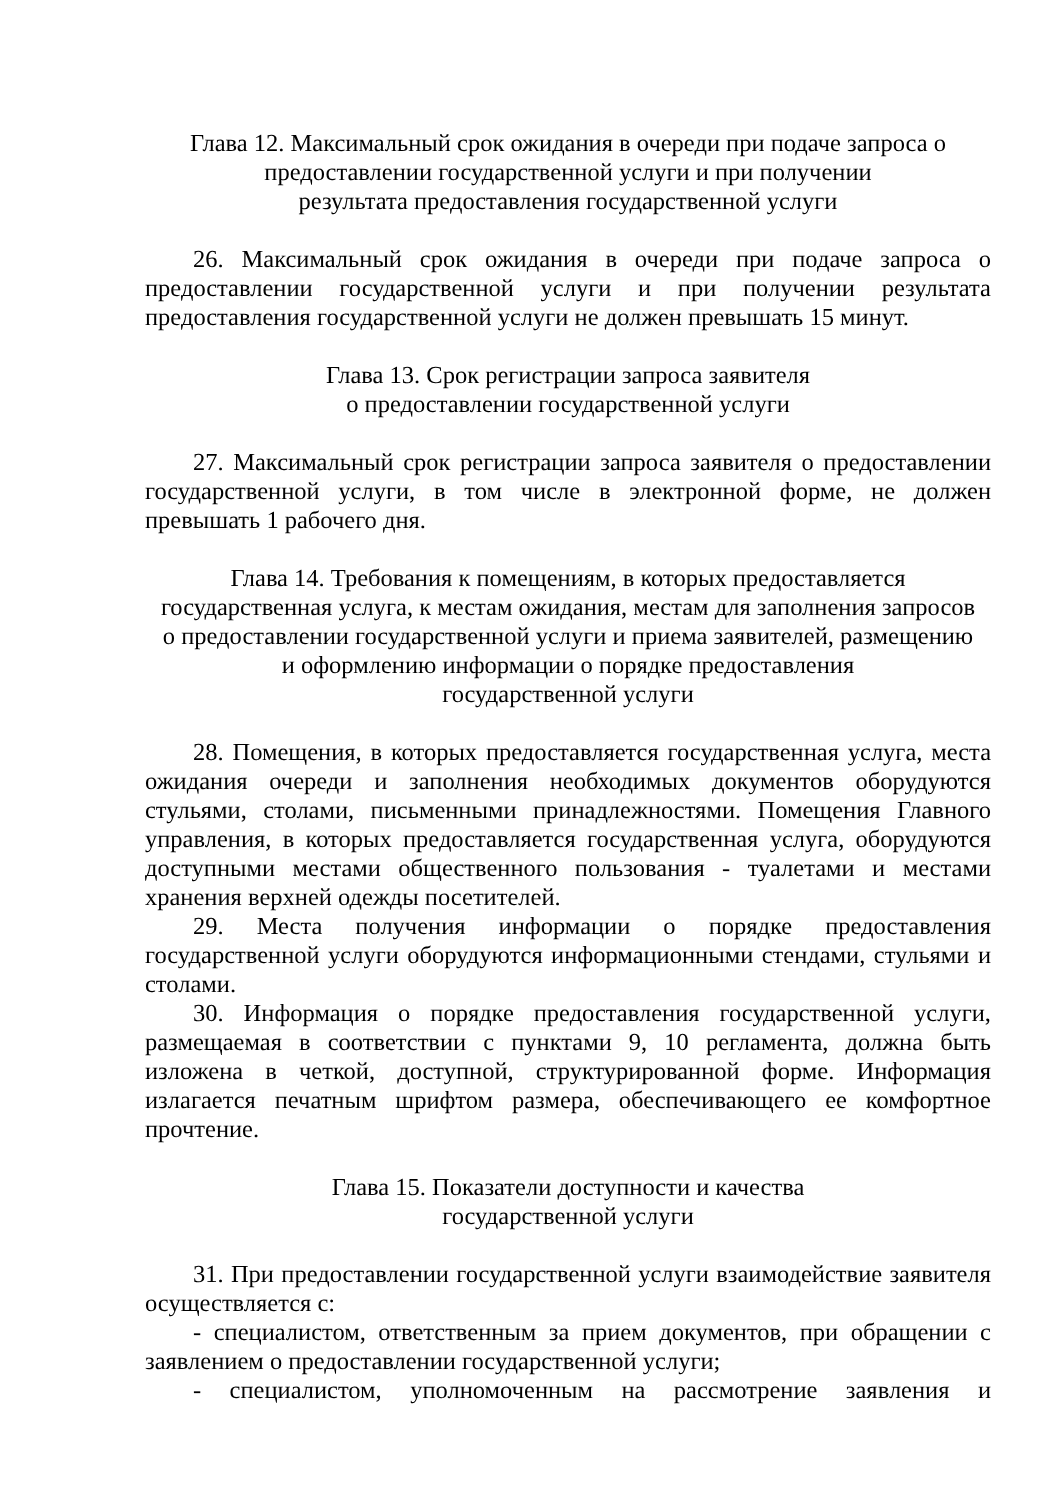Глава 12. Максимальный срок ожидания в очереди при подаче запроса о
предоставлении государственной услуги и при получении
результата предоставления государственной услуги
26. Максимальный срок ожидания в очереди при подаче запроса о предоставлении государственной услуги и при получении результата предоставления государственной услуги не должен превышать 15 минут.
Глава 13. Срок регистрации запроса заявителя
о предоставлении государственной услуги
27. Максимальный срок регистрации запроса заявителя о предоставлении государственной услуги, в том числе в электронной форме, не должен превышать 1 рабочего дня.
Глава 14. Требования к помещениям, в которых предоставляется
государственная услуга, к местам ожидания, местам для заполнения запросов
о предоставлении государственной услуги и приема заявителей, размещению
и оформлению информации о порядке предоставления
государственной услуги
28. Помещения, в которых предоставляется государственная услуга, места ожидания очереди и заполнения необходимых документов оборудуются стульями, столами, письменными принадлежностями. Помещения Главного управления, в которых предоставляется государственная услуга, оборудуются доступными местами общественного пользования - туалетами и местами хранения верхней одежды посетителей.
29. Места получения информации о порядке предоставления государственной услуги оборудуются информационными стендами, стульями и столами.
30. Информация о порядке предоставления государственной услуги, размещаемая в соответствии с пунктами 9, 10 регламента, должна быть изложена в четкой, доступной, структурированной форме. Информация излагается печатным шрифтом размера, обеспечивающего ее комфортное прочтение.
Глава 15. Показатели доступности и качества
государственной услуги
31. При предоставлении государственной услуги взаимодействие заявителя осуществляется с:
- специалистом, ответственным за прием документов, при обращении с заявлением о предоставлении государственной услуги;
- специалистом, уполномоченным на рассмотрение заявления и